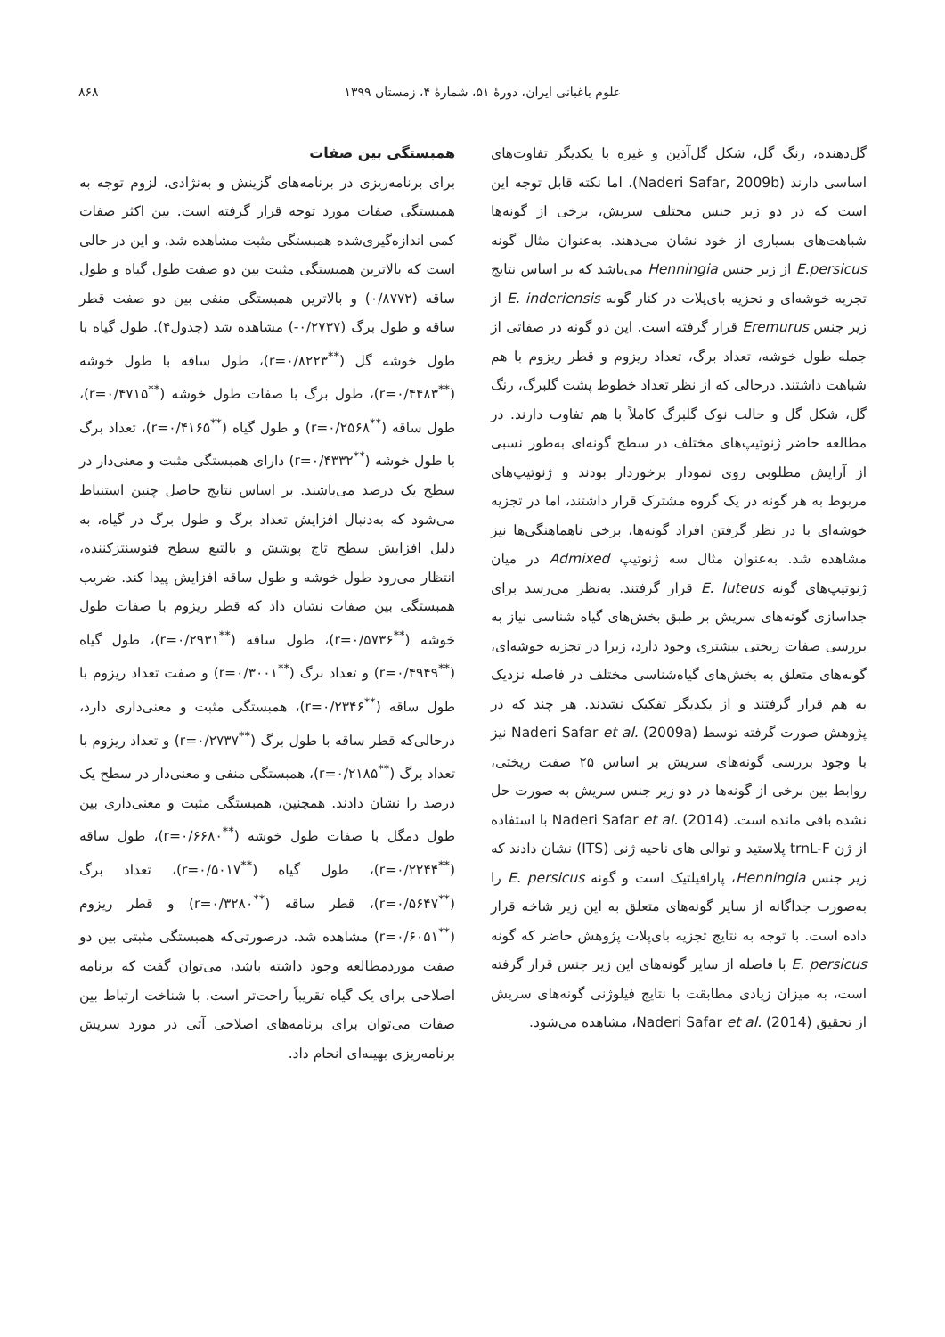علوم باغبانی ایران، دورهٔ ۵۱، شمارهٔ ۴، زمستان ۱۳۹۹ ۸۶۸
گل‌دهنده، رنگ گل، شکل گل‌آذین و غیره با یکدیگر تفاوت‌های اساسی دارند (Naderi Safar, 2009b). اما نکته قابل توجه این است که در دو زیر جنس مختلف سریش، برخی از گونه‌ها شباهت‌های بسیاری از خود نشان می‌دهند. به‌عنوان مثال گونه E.persicus از زیر جنس Henningia می‌باشد که بر اساس نتایج تجزیه خوشه‌ای و تجزیه بای‌پلات در کنار گونه E. inderiensis از زیر جنس Eremurus قرار گرفته است. این دو گونه در صفاتی از جمله طول خوشه، تعداد برگ، تعداد ریزوم و قطر ریزوم با هم شباهت داشتند. درحالی که از نظر تعداد خطوط پشت گلبرگ، رنگ گل، شکل گل و حالت نوک گلبرگ کاملاً با هم تفاوت دارند. در مطالعه حاضر ژنوتیپ‌های مختلف در سطح گونه‌ای به‌طور نسبی از آرایش مطلوبی روی نمودار برخوردار بودند و ژنوتیپ‌های مربوط به هر گونه در یک گروه مشترک قرار داشتند، اما در تجزیه خوشه‌ای با در نظر گرفتن افراد گونه‌ها، برخی ناهماهنگی‌ها نیز مشاهده شد. به‌عنوان مثال سه ژنوتیپ Admixed در میان ژنوتیپ‌های گونه E. luteus قرار گرفتند. به‌نظر می‌رسد برای جداسازی گونه‌های سریش بر طبق بخش‌های گیاه شناسی نیاز به بررسی صفات ریختی بیشتری وجود دارد، زیرا در تجزیه خوشه‌ای، گونه‌های متعلق به بخش‌های گیاه‌شناسی مختلف در فاصله نزدیک به هم قرار گرفتند و از یکدیگر تفکیک نشدند. هر چند که در پژوهش صورت گرفته توسط Naderi Safar et al. (2009a) نیز با وجود بررسی گونه‌های سریش بر اساس ۲۵ صفت ریختی، روابط بین برخی از گونه‌ها در دو زیر جنس سریش به صورت حل نشده باقی مانده است. Naderi Safar et al. (2014) با استفاده از ژن trnL-F پلاستید و توالی های ناحیه ژنی (ITS) نشان دادند که زیر جنس Henningia، پارافیلتیک است و گونه E. persicus را به‌صورت جداگانه از سایر گونه‌های متعلق به این زیر شاخه قرار داده است. با توجه به نتایج تجزیه بای‌پلات پژوهش حاضر که گونه E. persicus با فاصله از سایر گونه‌های این زیر جنس قرار گرفته است، به میزان زیادی مطابقت با نتایج فیلوژنی گونه‌های سریش از تحقیق Naderi Safar et al. (2014)، مشاهده می‌شود.
همبستگی بین صفات
برای برنامه‌ریزی در برنامه‌های گزینش و به‌نژادی، لزوم توجه به همبستگی صفات مورد توجه قرار گرفته است. بین اکثر صفات کمی اندازه‌گیری‌شده همبستگی مثبت مشاهده شد، و این در حالی است که بالاترین همبستگی مثبت بین دو صفت طول گیاه و طول ساقه (۰/۸۷۷۲) و بالاترین همبستگی منفی بین دو صفت قطر ساقه و طول برگ (۰/۲۷۳۷-) مشاهده شد (جدول۴). طول گیاه با طول خوشه گل (<sup>**</sup>r=۰/۸۲۲۳)، طول ساقه با طول خوشه (<sup>**</sup>r=۰/۴۴۸۳)، طول برگ با صفات طول خوشه (<sup>**</sup>r=۰/۴۷۱۵)، طول ساقه (<sup>**</sup>r=۰/۲۵۶۸) و طول گیاه (<sup>**</sup>r=۰/۴۱۶۵)، تعداد برگ با طول خوشه (<sup>**</sup>r=۰/۴۳۳۲) دارای همبستگی مثبت و معنی‌دار در سطح یک درصد می‌باشند. بر اساس نتایج حاصل چنین استنباط می‌شود که به‌دنبال افزایش تعداد برگ و طول برگ در گیاه، به دلیل افزایش سطح تاج پوشش و بالتبع سطح فتوسنتزکننده، انتظار می‌رود طول خوشه و طول ساقه افزایش پیدا کند. ضریب همبستگی بین صفات نشان داد که قطر ریزوم با صفات طول خوشه (<sup>**</sup>r=۰/۵۷۳۶)، طول ساقه (<sup>**</sup>r=۰/۲۹۳۱)، طول گیاه (<sup>**</sup>r=۰/۴۹۴۹) و تعداد برگ (<sup>**</sup>r=۰/۳۰۰۱) و صفت تعداد ریزوم با طول ساقه (<sup>**</sup>r=۰/۲۳۴۶)، همبستگی مثبت و معنی‌داری دارد، درحالی‌که قطر ساقه با طول برگ (<sup>**</sup>r=۰/۲۷۳۷) و تعداد ریزوم با تعداد برگ (<sup>**</sup>r=۰/۲۱۸۵)، همبستگی منفی و معنی‌دار در سطح یک درصد را نشان دادند. همچنین، همبستگی مثبت و معنی‌داری بین طول دمگل با صفات طول خوشه (<sup>**</sup>r=۰/۶۶۸۰)، طول ساقه (<sup>**</sup>r=۰/۲۲۴۴)، طول گیاه (<sup>**</sup>r=۰/۵۰۱۷)، تعداد برگ (<sup>**</sup>r=۰/۵۶۴۷)، قطر ساقه (<sup>**</sup>r=۰/۳۲۸۰) و قطر ریزوم (<sup>**</sup>r=۰/۶۰۵۱) مشاهده شد. درصورتی‌که همبستگی مثبتی بین دو صفت موردمطالعه وجود داشته باشد، می‌توان گفت که برنامه اصلاحی برای یک گیاه تقریباً راحت‌تر است. با شناخت ارتباط بین صفات می‌توان برای برنامه‌های اصلاحی آتی در مورد سریش برنامه‌ریزی بهینه‌ای انجام داد.